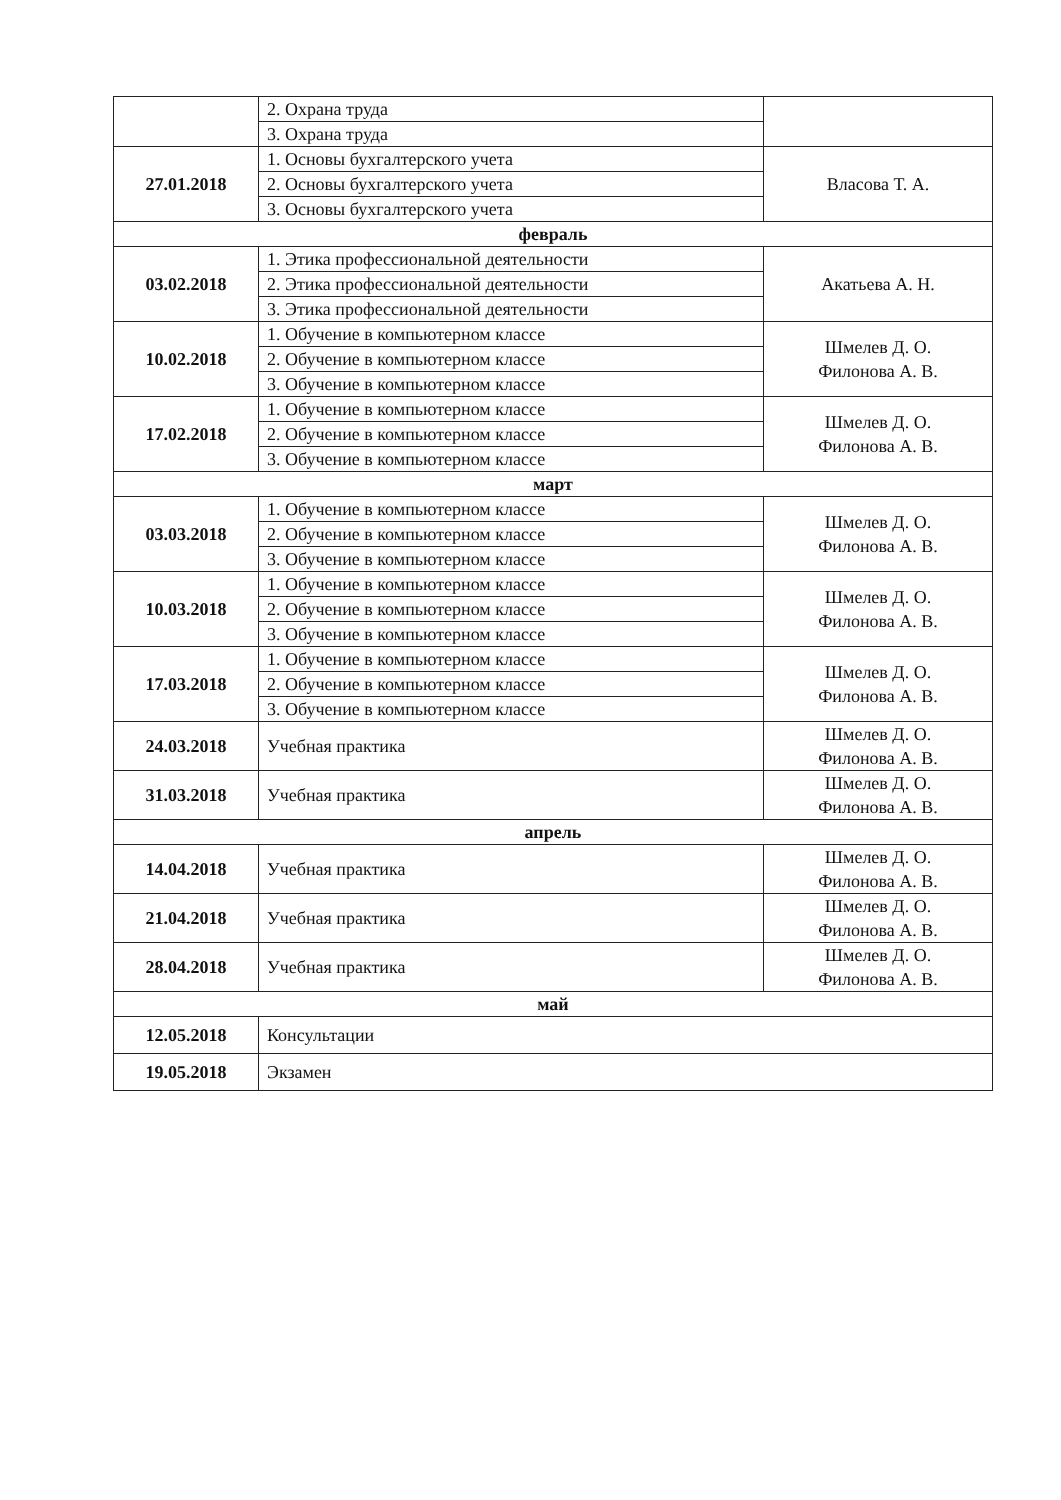| | 2. Охрана труда | |
| | 3. Охрана труда | |
| 27.01.2018 | 1. Основы бухгалтерского учета | Власова Т. А. |
| | 2. Основы бухгалтерского учета | |
| | 3. Основы бухгалтерского учета | |
| февраль | | |
| 03.02.2018 | 1. Этика профессиональной деятельности | Акатьева А. Н. |
| | 2. Этика профессиональной деятельности | |
| | 3. Этика профессиональной деятельности | |
| 10.02.2018 | 1. Обучение в компьютерном классе | Шмелев Д. О. Филонова А. В. |
| | 2. Обучение в компьютерном классе | |
| | 3. Обучение в компьютерном классе | |
| 17.02.2018 | 1. Обучение в компьютерном классе | Шмелев Д. О. Филонова А. В. |
| | 2. Обучение в компьютерном классе | |
| | 3. Обучение в компьютерном классе | |
| март | | |
| 03.03.2018 | 1. Обучение в компьютерном классе | Шмелев Д. О. Филонова А. В. |
| | 2. Обучение в компьютерном классе | |
| | 3. Обучение в компьютерном классе | |
| 10.03.2018 | 1. Обучение в компьютерном классе | Шмелев Д. О. Филонова А. В. |
| | 2. Обучение в компьютерном классе | |
| | 3. Обучение в компьютерном классе | |
| 17.03.2018 | 1. Обучение в компьютерном классе | Шмелев Д. О. Филонова А. В. |
| | 2. Обучение в компьютерном классе | |
| | 3. Обучение в компьютерном классе | |
| 24.03.2018 | Учебная практика | Шмелев Д. О. Филонова А. В. |
| 31.03.2018 | Учебная практика | Шмелев Д. О. Филонова А. В. |
| апрель | | |
| 14.04.2018 | Учебная практика | Шмелев Д. О. Филонова А. В. |
| 21.04.2018 | Учебная практика | Шмелев Д. О. Филонова А. В. |
| 28.04.2018 | Учебная практика | Шмелев Д. О. Филонова А. В. |
| май | | |
| 12.05.2018 | Консультации | |
| 19.05.2018 | Экзамен | |